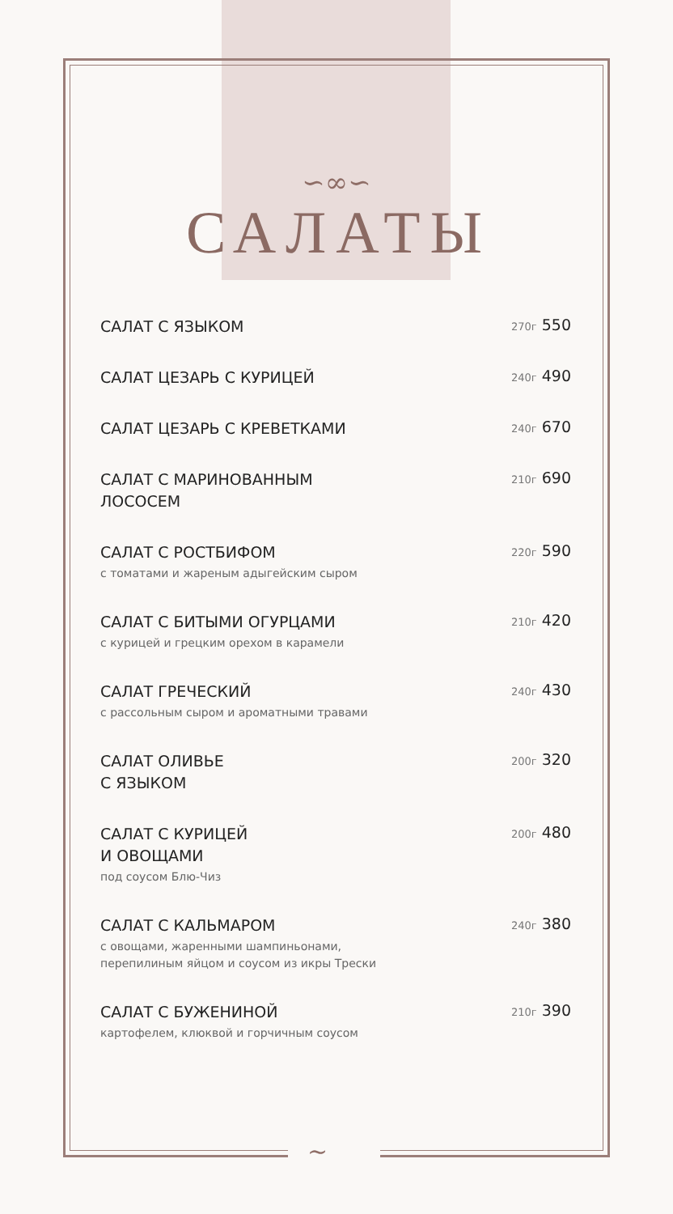~
∽∞∽
САЛАТЫ
САЛАТ С ЯЗЫКОМ
270г 550
САЛАТ ЦЕЗАРЬ С КУРИЦЕЙ
240г 490
САЛАТ ЦЕЗАРЬ С КРЕВЕТКАМИ
240г 670
САЛАТ С МАРИНОВАННЫМ
ЛОСОСЕМ
210г 690
САЛАТ С РОСТБИФОМ
с томатами и жареным адыгейским сыром
220г 590
САЛАТ С БИТЫМИ ОГУРЦАМИ
с курицей и грецким орехом в карамели
210г 420
САЛАТ ГРЕЧЕСКИЙ
с рассольным сыром и ароматными травами
240г 430
САЛАТ ОЛИВЬЕ
С ЯЗЫКОМ
200г 320
САЛАТ С КУРИЦЕЙ
И ОВОЩАМИ
под соусом Блю-Чиз
200г 480
САЛАТ С КАЛЬМАРОМ
с овощами, жаренными шампиньонами,
перепилиным яйцом и соусом из икры Трески
240г 380
САЛАТ С БУЖЕНИНОЙ
картофелем, клюквой и горчичным соусом
210г 390